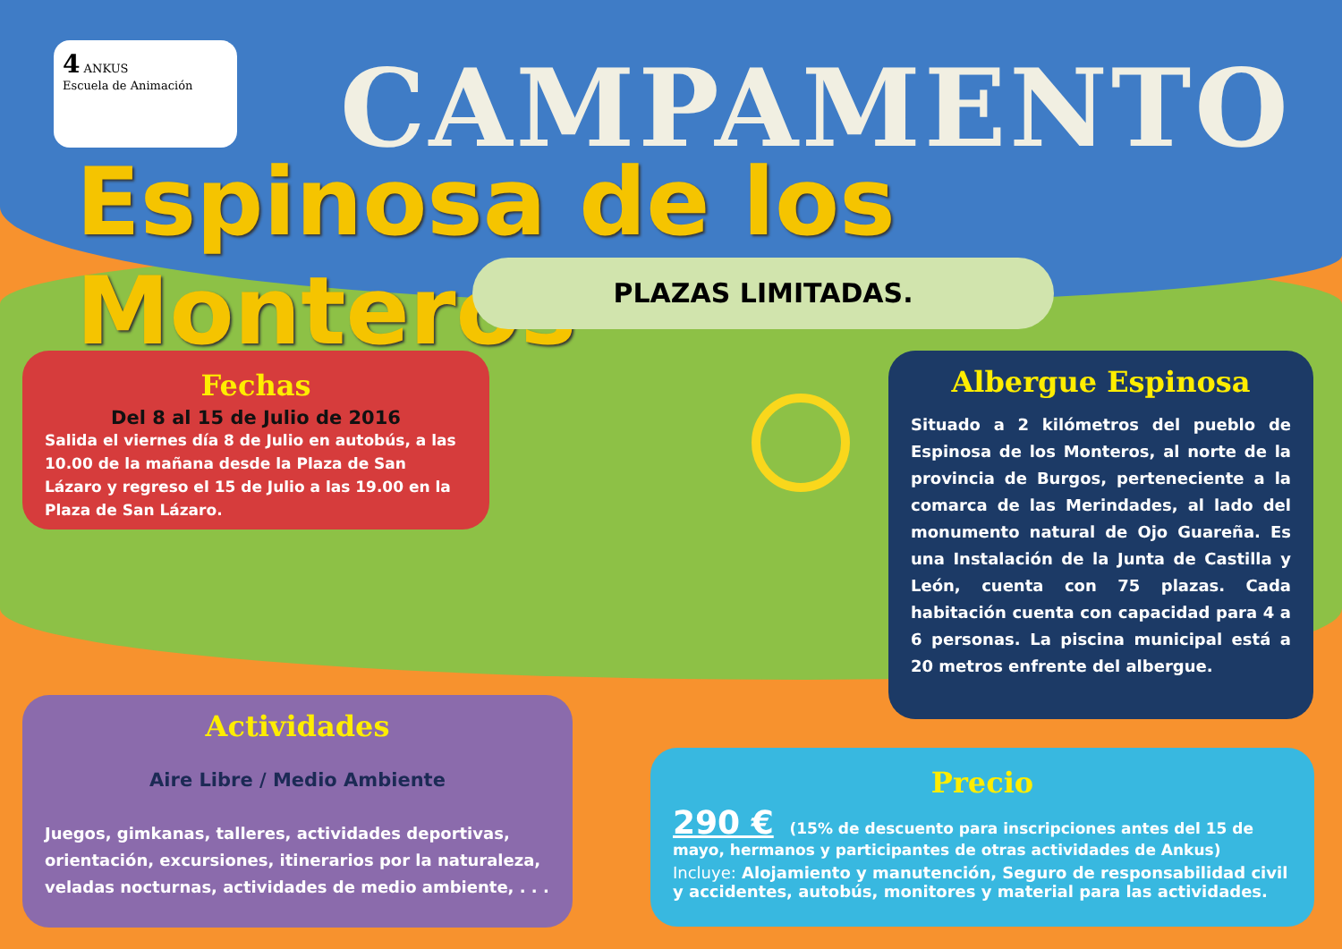4 ANKUS
Escuela de Animación
CAMPAMENTO
Espinosa de los Monteros
PLAZAS LIMITADAS.
Fechas
Del 8 al 15 de Julio de 2016
Salida el viernes día 8 de Julio en autobús, a las 10.00 de la mañana desde la Plaza de San Lázaro y regreso el 15 de Julio a las 19.00 en la Plaza de San Lázaro.
Albergue Espinosa
Situado a 2 kilómetros del pueblo de Espinosa de los Monteros, al norte de la provincia de Burgos, perteneciente a la comarca de las Merindades, al lado del monumento natural de Ojo Guareña. Es una Instalación de la Junta de Castilla y León, cuenta con 75 plazas. Cada habitación cuenta con capacidad para 4 a 6 personas. La piscina municipal está a 20 metros enfrente del albergue.
Actividades
Aire Libre / Medio Ambiente
Juegos, gimkanas, talleres, actividades deportivas, orientación, excursiones, itinerarios por la naturaleza, veladas nocturnas, actividades de medio ambiente, . . .
Precio
290 € (15% de descuento para inscripciones antes del 15 de mayo, hermanos y participantes de otras actividades de Ankus)
Incluye: Alojamiento y manutención, Seguro de responsabilidad civil y accidentes, autobús, monitores y material para las actividades.